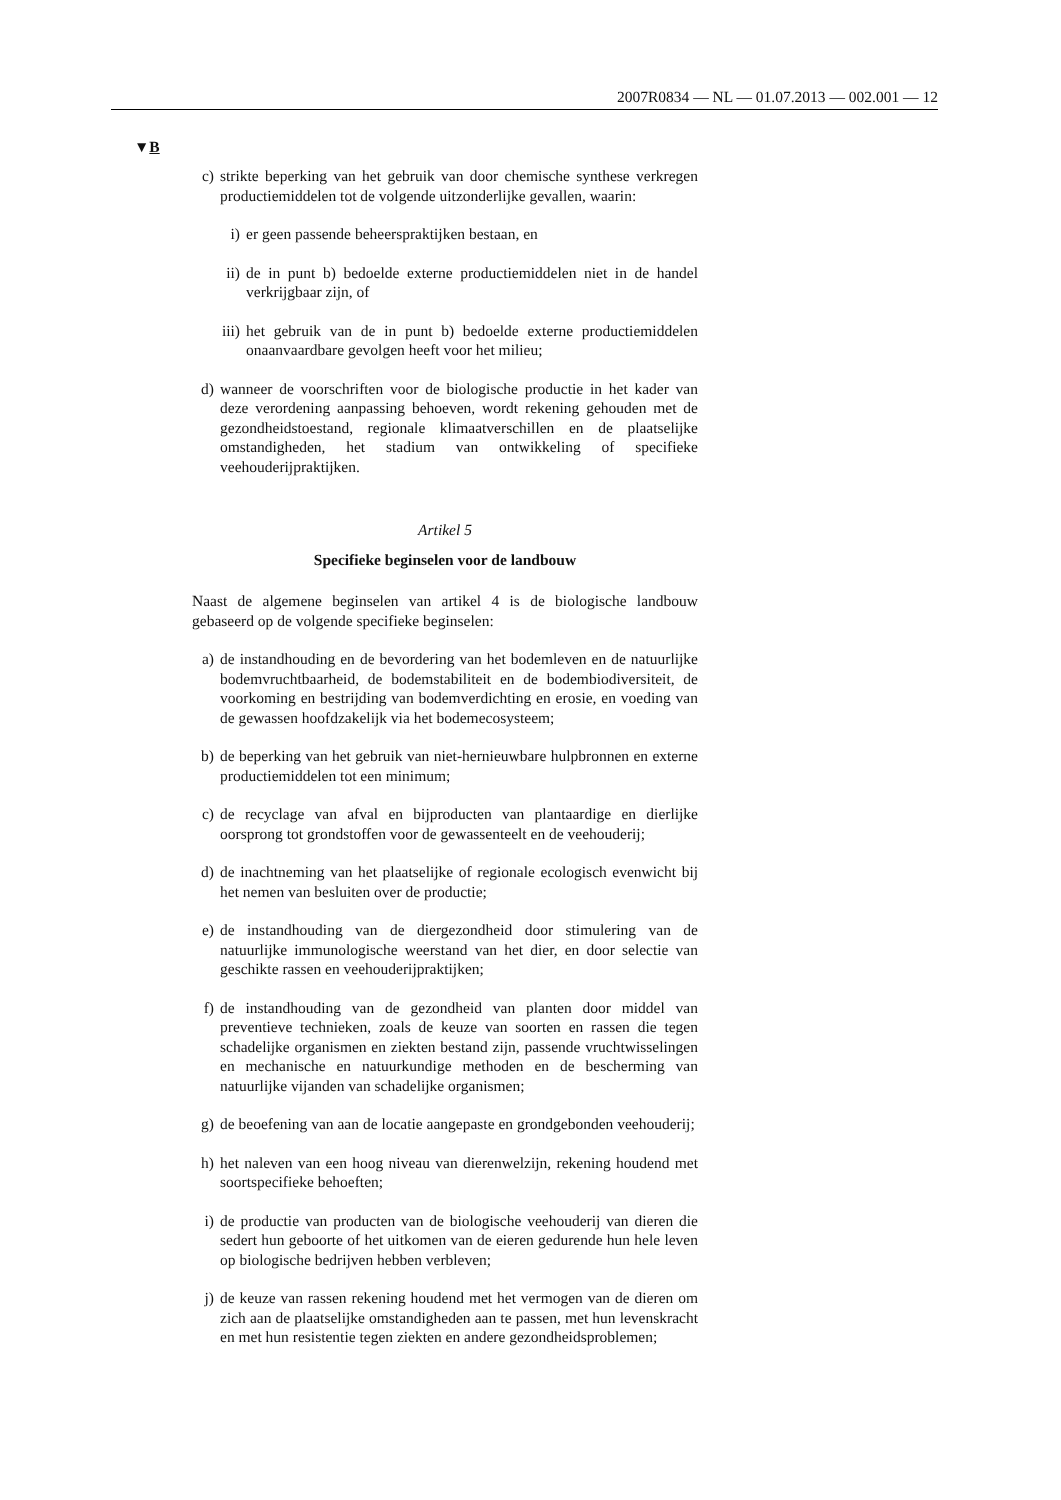2007R0834 — NL — 01.07.2013 — 002.001 — 12
▼B
c) strikte beperking van het gebruik van door chemische synthese verkregen productiemiddelen tot de volgende uitzonderlijke gevallen, waarin:
i) er geen passende beheerspraktijken bestaan, en
ii) de in punt b) bedoelde externe productiemiddelen niet in de handel verkrijgbaar zijn, of
iii) het gebruik van de in punt b) bedoelde externe productiemiddelen onaanvaardbare gevolgen heeft voor het milieu;
d) wanneer de voorschriften voor de biologische productie in het kader van deze verordening aanpassing behoeven, wordt rekening gehouden met de gezondheidstoestand, regionale klimaatverschillen en de plaatselijke omstandigheden, het stadium van ontwikkeling of specifieke veehouderijpraktijken.
Artikel 5
Specifieke beginselen voor de landbouw
Naast de algemene beginselen van artikel 4 is de biologische landbouw gebaseerd op de volgende specifieke beginselen:
a) de instandhouding en de bevordering van het bodemleven en de natuurlijke bodemvruchtbaarheid, de bodemstabiliteit en de bodembiodiversiteit, de voorkoming en bestrijding van bodemverdichting en erosie, en voeding van de gewassen hoofdzakelijk via het bodemecosysteem;
b) de beperking van het gebruik van niet-hernieuwbare hulpbronnen en externe productiemiddelen tot een minimum;
c) de recyclage van afval en bijproducten van plantaardige en dierlijke oorsprong tot grondstoffen voor de gewassenteelt en de veehouderij;
d) de inachtneming van het plaatselijke of regionale ecologisch evenwicht bij het nemen van besluiten over de productie;
e) de instandhouding van de diergezondheid door stimulering van de natuurlijke immunologische weerstand van het dier, en door selectie van geschikte rassen en veehouderijpraktijken;
f) de instandhouding van de gezondheid van planten door middel van preventieve technieken, zoals de keuze van soorten en rassen die tegen schadelijke organismen en ziekten bestand zijn, passende vruchtwisselingen en mechanische en natuurkundige methoden en de bescherming van natuurlijke vijanden van schadelijke organismen;
g) de beoefening van aan de locatie aangepaste en grondgebonden veehouderij;
h) het naleven van een hoog niveau van dierenwelzijn, rekening houdend met soortspecifieke behoeften;
i) de productie van producten van de biologische veehouderij van dieren die sedert hun geboorte of het uitkomen van de eieren gedurende hun hele leven op biologische bedrijven hebben verbleven;
j) de keuze van rassen rekening houdend met het vermogen van de dieren om zich aan de plaatselijke omstandigheden aan te passen, met hun levenskracht en met hun resistentie tegen ziekten en andere gezondheidsproblemen;